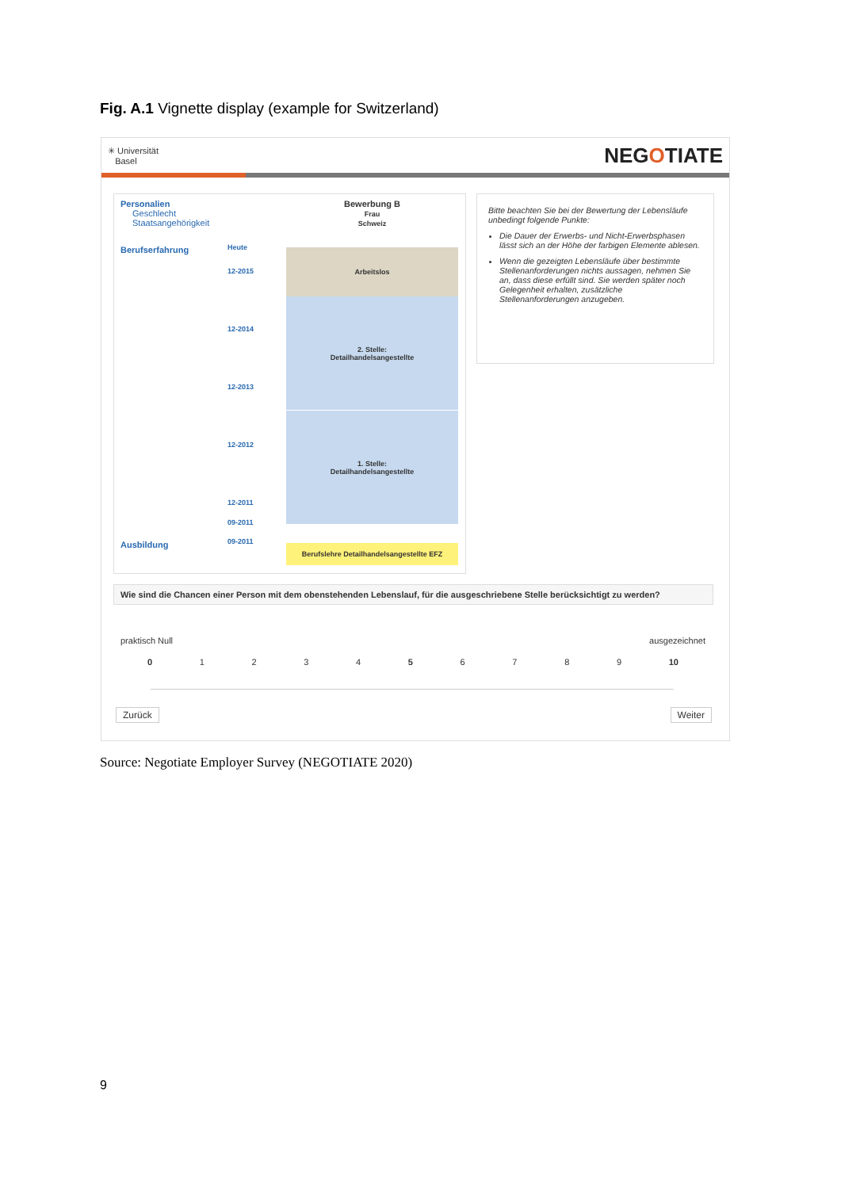Fig. A.1 Vignette display (example for Switzerland)
✳ Universität
Basel NEGOTIATE
Personalien
Geschlecht
Staatsangehörigkeit
Bewerbung B
Frau
Schweiz
Berufserfahrung Heute
12-2015
12-2014
12-2013
12-2012
12-2011
09-2011
Arbeitslos
2. Stelle:
Detailhandelsangestellte
1. Stelle:
Detailhandelsangestellte
Ausbildung 09-2011
Berufslehre Detailhandelsangestellte EFZ
Bitte beachten Sie bei der Bewertung der Lebensläufe unbedingt folgende Punkte:
Die Dauer der Erwerbs- und Nicht-Erwerbsphasen lässt sich an der Höhe der farbigen Elemente ablesen.
Wenn die gezeigten Lebensläufe über bestimmte Stellenanforderungen nichts aussagen, nehmen Sie an, dass diese erfüllt sind. Sie werden später noch Gelegenheit erhalten, zusätzliche Stellenanforderungen anzugeben.
Wie sind die Chancen einer Person mit dem obenstehenden Lebenslauf, für die ausgeschriebene Stelle berücksichtigt zu werden?
praktisch Null ausgezeichnet
0 1 2 3 4 5 6 7 8 9 10
Zurück Weiter
Source: Negotiate Employer Survey (NEGOTIATE 2020)
9